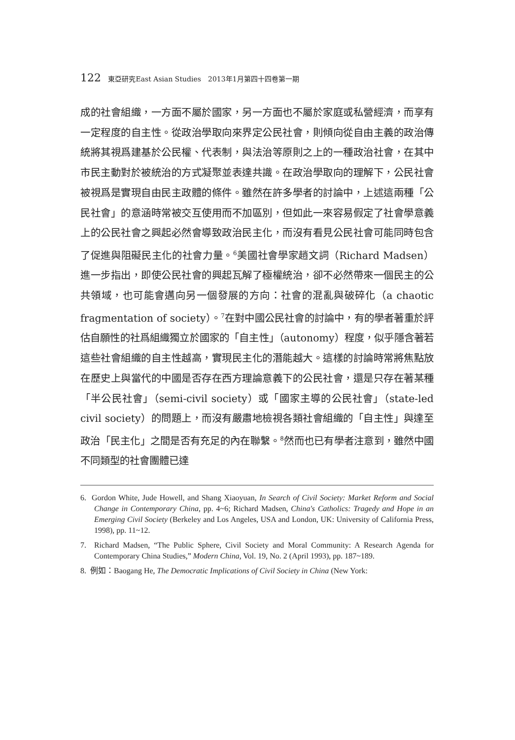122 東亞研究East Asian Studies　2013年1月第四十四卷第一期
成的社會組織，一方面不屬於國家，另一方面也不屬於家庭或私營經濟，而享有一定程度的自主性。從政治學取向來界定公民社會，則傾向從自由主義的政治傳統將其視爲建基於公民權、代表制，與法治等原則之上的一種政治社會，在其中市民主動對於被統治的方式凝聚並表達共識。在政治學取向的理解下，公民社會被視爲是實現自由民主政體的條件。雖然在許多學者的討論中，上述這兩種「公民社會」的意涵時常被交互使用而不加區別，但如此一來容易假定了社會學意義上的公民社會之興起必然會導致政治民主化，而沒有看見公民社會可能同時包含了促進與阻礙民主化的社會力量。<sup>6</sup>美國社會學家趙文詞（Richard Madsen）進一步指出，即使公民社會的興起瓦解了極權統治，卻不必然帶來一個民主的公共領域，也可能會邁向另一個發展的方向：社會的混亂與破碎化（a chaotic fragmentation of society）。<sup>7</sup>在對中國公民社會的討論中，有的學者著重於評估自願性的社爲組織獨立於國家的「自主性」（autonomy）程度，似乎隱含著若這些社會組織的自主性越高，實現民主化的潛能越大。這樣的討論時常將焦點放在歷史上與當代的中國是否存在西方理論意義下的公民社會，還是只存在著某種「半公民社會」（semi-civil society）或「國家主導的公民社會」（state-led civil society）的問題上，而沒有嚴肅地檢視各類社會組織的「自主性」與達至政治「民主化」之間是否有充足的內在聯繫。<sup>8</sup>然而也已有學者注意到，雖然中國不同類型的社會團體已達
6. Gordon White, Jude Howell, and Shang Xiaoyuan, In Search of Civil Society: Market Reform and Social Change in Contemporary China, pp. 4~6; Richard Madsen, China's Catholics: Tragedy and Hope in an Emerging Civil Society (Berkeley and Los Angeles, USA and London, UK: University of California Press, 1998), pp. 11~12.
7. Richard Madsen, “The Public Sphere, Civil Society and Moral Community: A Research Agenda for Contemporary China Studies,” Modern China, Vol. 19, No. 2 (April 1993), pp. 187~189.
8. 例如：Baogang He, The Democratic Implications of Civil Society in China (New York: